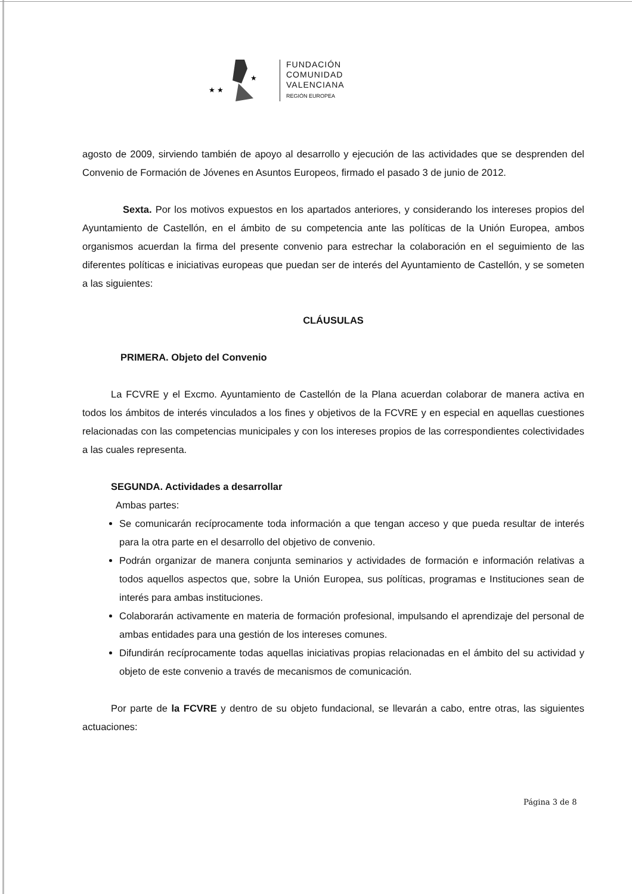★ ★
★
FUNDACIÓN
COMUNIDAD
VALENCIANA
REGIÓN EUROPEA
agosto de 2009, sirviendo también de apoyo al desarrollo y ejecución de las actividades que se desprenden del Convenio de Formación de Jóvenes en Asuntos Europeos, firmado el pasado 3 de junio de 2012.
Sexta. Por los motivos expuestos en los apartados anteriores, y considerando los intereses propios del Ayuntamiento de Castellón, en el ámbito de su competencia ante las políticas de la Unión Europea, ambos organismos acuerdan la firma del presente convenio para estrechar la colaboración en el seguimiento de las diferentes políticas e iniciativas europeas que puedan ser de interés del Ayuntamiento de Castellón, y se someten a las siguientes:
CLÁUSULAS
PRIMERA. Objeto del Convenio
La FCVRE y el Excmo. Ayuntamiento de Castellón de la Plana acuerdan colaborar de manera activa en todos los ámbitos de interés vinculados a los fines y objetivos de la FCVRE y en especial en aquellas cuestiones relacionadas con las competencias municipales y con los intereses propios de las correspondientes colectividades a las cuales representa.
SEGUNDA. Actividades a desarrollar
Ambas partes:
Se comunicarán recíprocamente toda información a que tengan acceso y que pueda resultar de interés para la otra parte en el desarrollo del objetivo de convenio.
Podrán organizar de manera conjunta seminarios y actividades de formación e información relativas a todos aquellos aspectos que, sobre la Unión Europea, sus políticas, programas e Instituciones sean de interés para ambas instituciones.
Colaborarán activamente en materia de formación profesional, impulsando el aprendizaje del personal de ambas entidades para una gestión de los intereses comunes.
Difundirán recíprocamente todas aquellas iniciativas propias relacionadas en el ámbito del su actividad y objeto de este convenio a través de mecanismos de comunicación.
Por parte de la FCVRE y dentro de su objeto fundacional, se llevarán a cabo, entre otras, las siguientes actuaciones:
Página 3 de 8